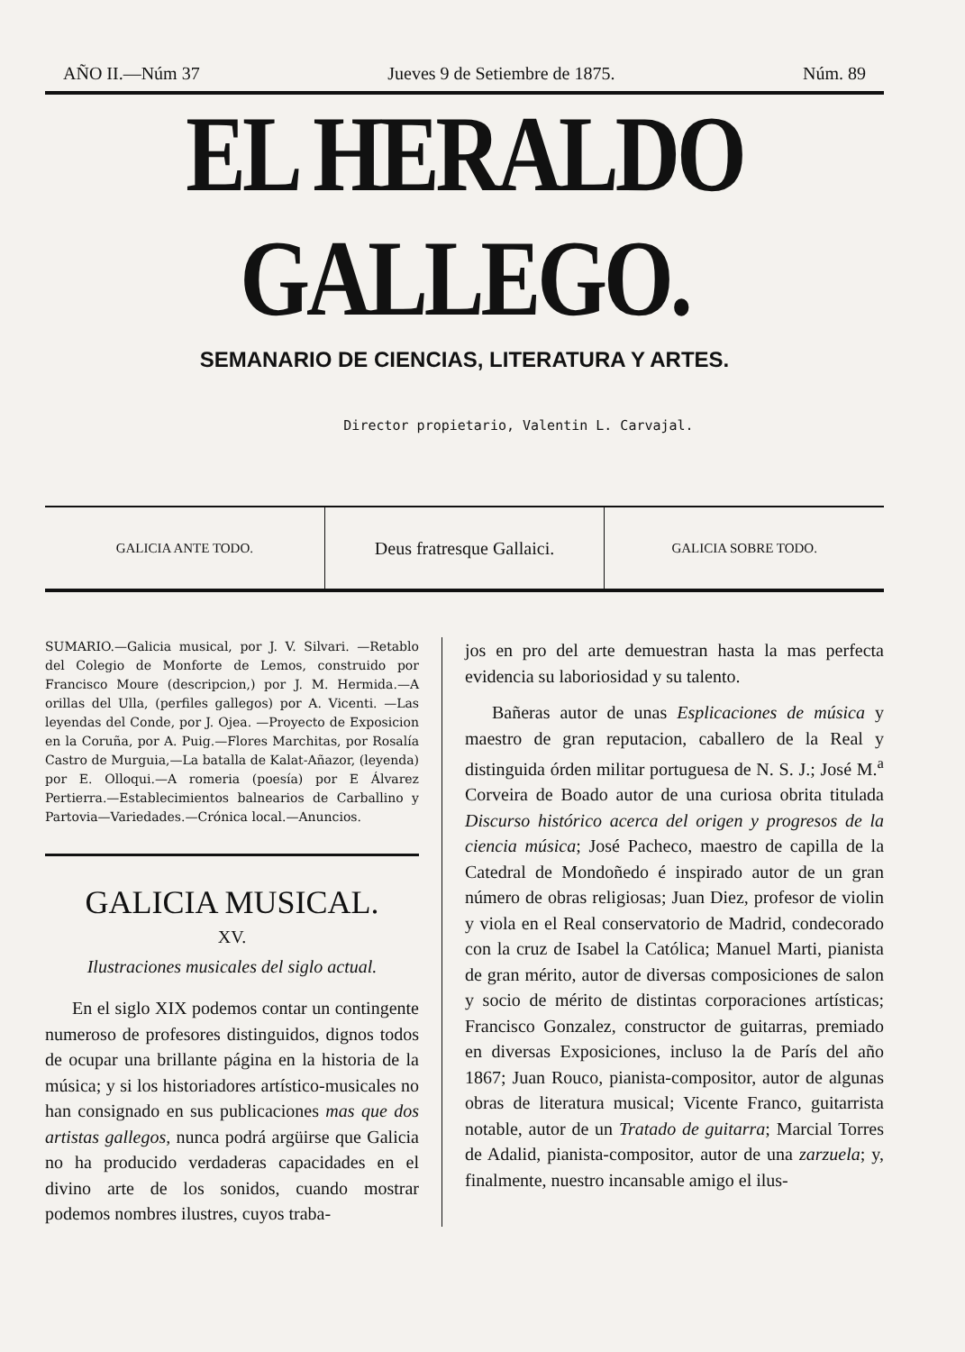AÑO II.—Núm 37 Jueves 9 de Setiembre de 1875. Núm. 89
EL HERALDO GALLEGO.
SEMANARIO DE CIENCIAS, LITERATURA Y ARTES.
Director propietario, Valentin L. Carvajal.
GALICIA ANTE TODO.
Deus fratresque Gallaici.
GALICIA SOBRE TODO.
SUMARIO.—Galicia musical, por J. V. Silvari. —Retablo del Colegio de Monforte de Lemos, construido por Francisco Moure (descripcion,) por J. M. Hermida.—A orillas del Ulla, (perfiles gallegos) por A. Vicenti. —Las leyendas del Conde, por J. Ojea. —Proyecto de Exposicion en la Coruña, por A. Puig.—Flores Marchitas, por Rosalía Castro de Murguia,—La batalla de Kalat-Añazor, (leyenda) por E. Olloqui.—A romeria (poesía) por E Álvarez Pertierra.—Establecimientos balnearios de Carballino y Partovia—Variedades.—Crónica local.—Anuncios.
GALICIA MUSICAL.
XV.
Ilustraciones musicales del siglo actual.
En el siglo XIX podemos contar un contingente numeroso de profesores distinguidos, dignos todos de ocupar una brillante página en la historia de la música; y si los historiadores artístico-musicales no han consignado en sus publicaciones mas que dos artistas gallegos, nunca podrá argüirse que Galicia no ha producido verdaderas capacidades en el divino arte de los sonidos, cuando mostrar podemos nombres ilustres, cuyos traba-
jos en pro del arte demuestran hasta la mas perfecta evidencia su laboriosidad y su talento.
Bañeras autor de unas Esplicaciones de música y maestro de gran reputacion, caballero de la Real y distinguida órden militar portuguesa de N. S. J.; José M.<sup>a</sup> Corveira de Boado autor de una curiosa obrita titulada Discurso histórico acerca del origen y progresos de la ciencia música; José Pacheco, maestro de capilla de la Catedral de Mondoñedo é inspirado autor de un gran número de obras religiosas; Juan Diez, profesor de violin y viola en el Real conservatorio de Madrid, condecorado con la cruz de Isabel la Católica; Manuel Marti, pianista de gran mérito, autor de diversas composiciones de salon y socio de mérito de distintas corporaciones artísticas; Francisco Gonzalez, constructor de guitarras, premiado en diversas Exposiciones, incluso la de París del año 1867; Juan Rouco, pianista-compositor, autor de algunas obras de literatura musical; Vicente Franco, guitarrista notable, autor de un Tratado de guitarra; Marcial Torres de Adalid, pianista-compositor, autor de una zarzuela; y, finalmente, nuestro incansable amigo el ilus-